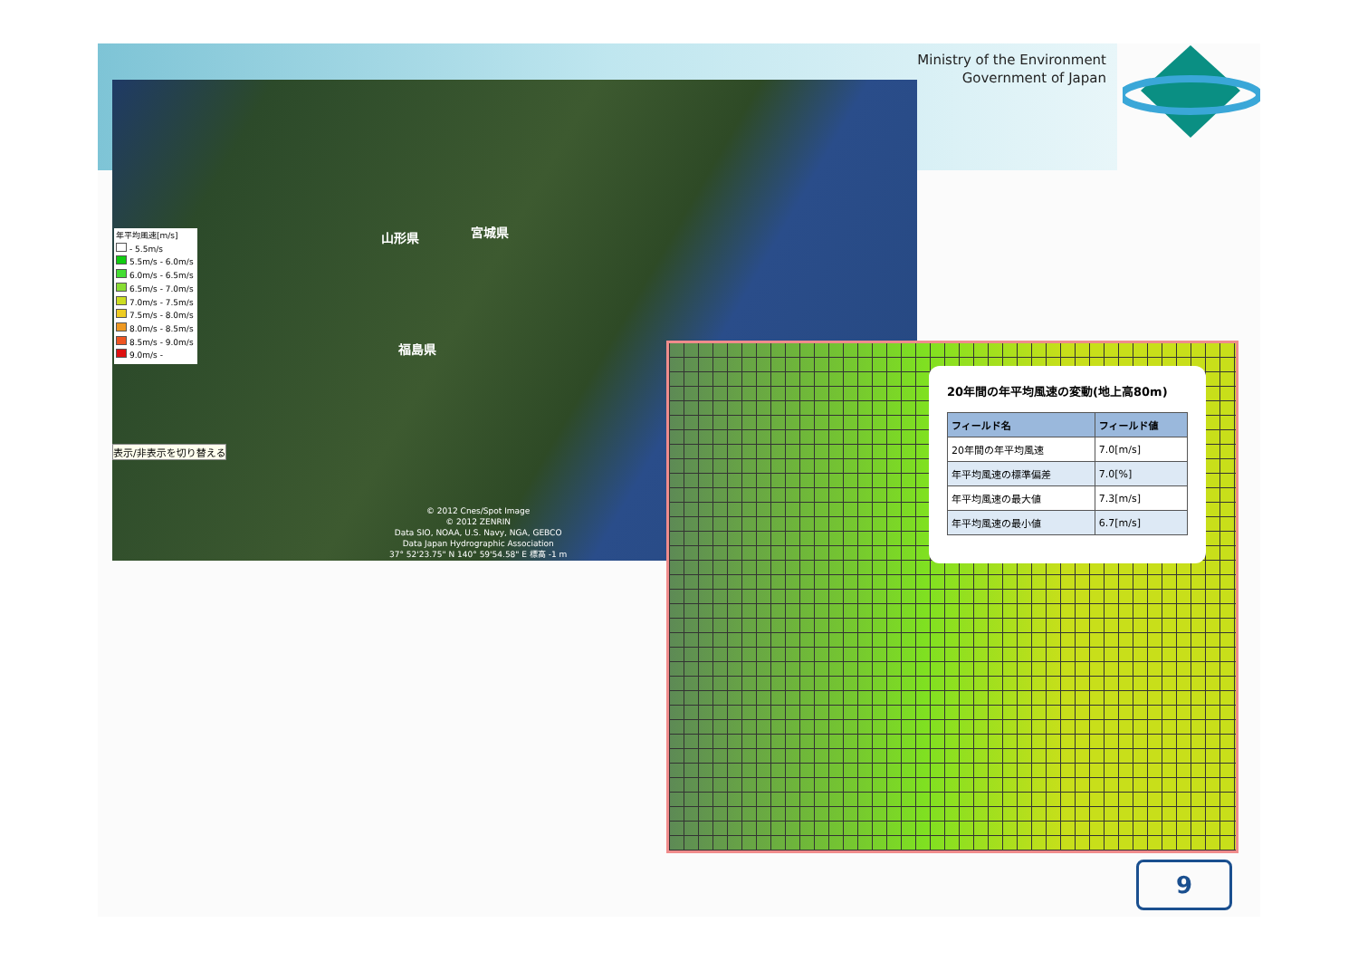Ministry of the Environment
Government of Japan
山形県 宮城県
福島県
年平均風速[m/s]
- 5.5m/s
5.5m/s - 6.0m/s
6.0m/s - 6.5m/s
6.5m/s - 7.0m/s
7.0m/s - 7.5m/s
7.5m/s - 8.0m/s
8.0m/s - 8.5m/s
8.5m/s - 9.0m/s
9.0m/s -
表示/非表示を切り替える
© 2012 Cnes/Spot Image
© 2012 ZENRIN
Data SIO, NOAA, U.S. Navy, NGA, GEBCO
Data Japan Hydrographic Association
37° 52'23.75" N 140° 59'54.58" E 標高 -1 m
20年間の年平均風速の変動(地上高80m)
| フィールド名 | フィールド値 |
| --- | --- |
| 20年間の年平均風速 | 7.0[m/s] |
| 年平均風速の標準偏差 | 7.0[%] |
| 年平均風速の最大値 | 7.3[m/s] |
| 年平均風速の最小値 | 6.7[m/s] |
9